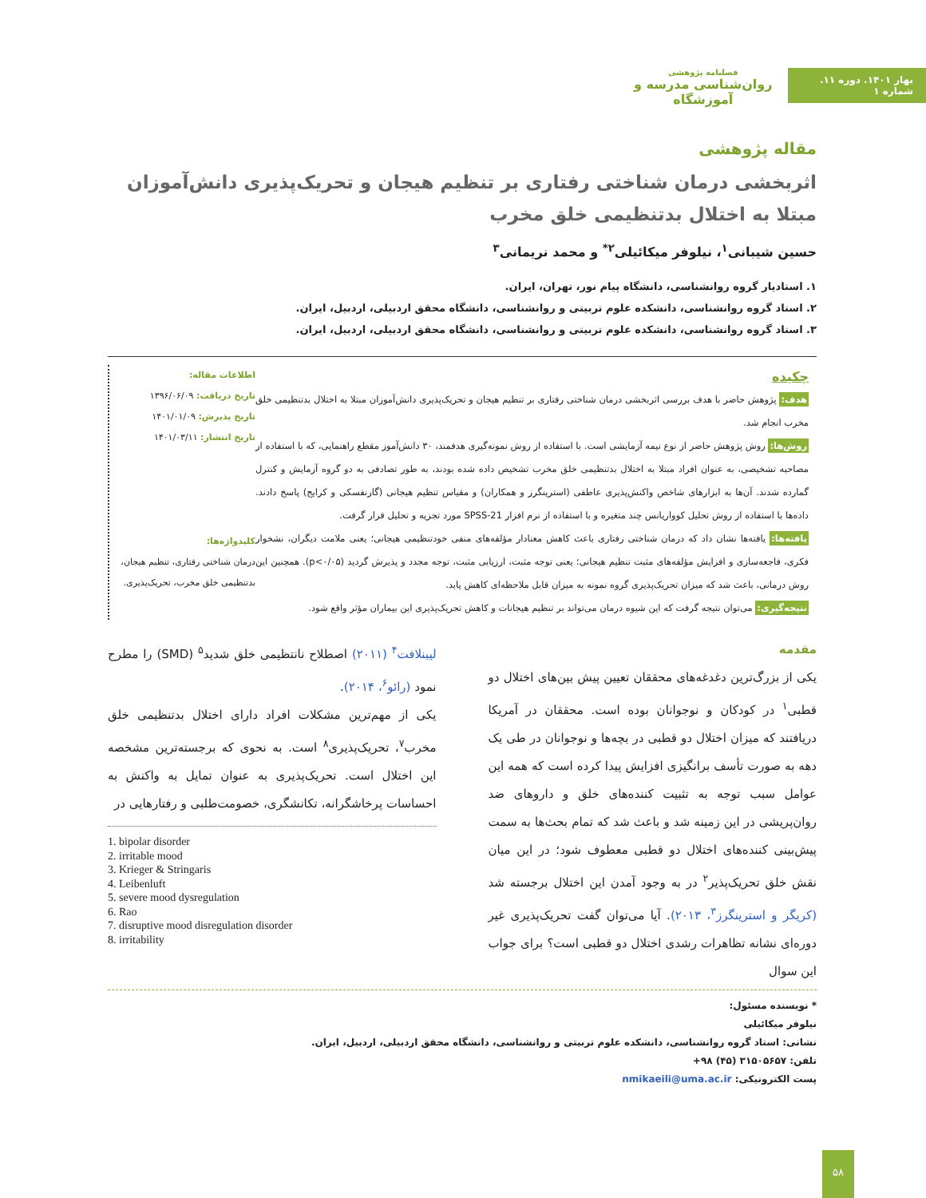بهار ۱۴۰۱. دوره ۱۱. شماره ۱
فصلنامه پژوهشی
روان‌شناسی مدرسه و آموزشگاه
مقاله پژوهشی
اثربخشی درمان شناختی رفتاری بر تنظیم هیجان و تحریک‌پذیری دانش‌آموزان مبتلا به اختلال بدتنظیمی خلق مخرب
حسین شیبانی<sup>۱</sup>، نیلوفر میکائیلی<sup>۲*</sup> و محمد نریمانی<sup>۳</sup>
۱. استادیار گروه روانشناسی، دانشگاه پیام نور، تهران، ایران.
۲. استاد گروه روانشناسی، دانشکده علوم تربیتی و روانشناسی، دانشگاه محقق اردبیلی، اردبیل، ایران.
۳. استاد گروه روانشناسی، دانشکده علوم تربیتی و روانشناسی، دانشگاه محقق اردبیلی، اردبیل، ایران.
چکیده
هدف: پژوهش حاضر با هدف بررسی اثربخشی درمان شناختی رفتاری بر تنظیم هیجان و تحریک‌پذیری دانش‌آموزان مبتلا به اختلال بدتنظیمی خلق مخرب انجام شد.
روش‌ها: روش پژوهش حاضر از نوع نیمه آزمایشی است. با استفاده از روش نمونه‌گیری هدفمند، ۳۰ دانش‌آموز مقطع راهنمایی، که با استفاده از مصاحبه تشخیصی، به عنوان افراد مبتلا به اختلال بدتنظیمی خلق مخرب تشخیص داده شده بودند، به طور تصادفی به دو گروه آزمایش و کنترل گمارده شدند. آن‌ها به ابزارهای شاخص واکنش‌پذیری عاطفی (استرینگرز و همکاران) و مقیاس تنظیم هیجانی (گارنفسکی و کرایج) پاسخ دادند. داده‌ها با استفاده از روش تحلیل کوواریانس چند متغیره و با استفاده از نرم افزار SPSS-21 مورد تجزیه و تحلیل قرار گرفت.
یافته‌ها: یافته‌ها نشان داد که درمان شناختی رفتاری باعث کاهش معنادار مؤلفه‌های منفی خودتنظیمی هیجانی؛ یعنی ملامت دیگران، نشخوار فکری، فاجعه‌سازی و افزایش مؤلفه‌های مثبت تنظیم هیجانی؛ یعنی توجه مثبت، ارزیابی مثبت، توجه مجدد و پذیرش گردید (p<۰/۰۵). همچنین این روش درمانی، باعث شد که میزان تحریک‌پذیری گروه نمونه به میزان قابل ملاحظه‌ای کاهش یابد.
نتیجه‌گیری: می‌توان نتیجه گرفت که این شیوه درمان می‌تواند بر تنظیم هیجانات و کاهش تحریک‌پذیری این بیماران مؤثر واقع شود.
اطلاعات مقاله:
تاریخ دریافت: ۱۳۹۶/۰۶/۰۹
تاریخ پذیرش: ۱۴۰۱/۰۱/۰۹
تاریخ انتشار: ۱۴۰۱/۰۳/۱۱
کلیدواژه‌ها:
درمان شناختی رفتاری، تنظیم هیجان، بدتنظیمی خلق مخرب، تحریک‌پذیری.
مقدمه
یکی از بزرگ‌ترین دغدغه‌های محققان تعیین پیش بین‌های اختلال دو قطبی<sup>۱</sup> در کودکان و نوجوانان بوده است. محققان در آمریکا دریافتند که میزان اختلال دو قطبی در بچه‌ها و نوجوانان در طی یک دهه به صورت تأسف برانگیزی افزایش پیدا کرده است که همه این عوامل سبب توجه به تثبیت کننده‌های خلق و داروهای ضد روان‌پریشی در این زمینه شد و باعث شد که تمام بحث‌ها به سمت پیش‌بینی کننده‌های اختلال دو قطبی معطوف شود؛ در این میان نقش خلق تحریک‌پذیر<sup>۲</sup> در به وجود آمدن این اختلال برجسته شد (کریگر و استرینگرز<sup>۳</sup>، ۲۰۱۳). آیا می‌توان گفت تحریک‌پذیری غیر دوره‌ای نشانه تظاهرات رشدی اختلال دو قطبی است؟ برای جواب این سوال
لیبنلافت<sup>۴</sup> (۲۰۱۱) اصطلاح نانتظیمی خلق شدید<sup>۵</sup> (SMD) را مطرح نمود (رائو<sup>۶</sup>، ۲۰۱۴).
یکی از مهم‌ترین مشکلات افراد دارای اختلال بدتنظیمی خلق مخرب<sup>۷</sup>، تحریک‌پذیری<sup>۸</sup> است. به نحوی که برجسته‌ترین مشخصه این اختلال است. تحریک‌پذیری به عنوان تمایل به واکنش به احساسات پرخاشگرانه، تکانشگری، خصومت‌طلبی و رفتارهایی در
1. bipolar disorder
2. irritable mood
3. Krieger & Stringaris
4. Leibenluft
5. severe mood dysregulation
6. Rao
7. disruptive mood disregulation disorder
8. irritability
* نویسنده مسئول:
نیلوفر میکائیلی
نشانی: استاد گروه روانشناسی، دانشکده علوم تربیتی و روانشناسی، دانشگاه محقق اردبیلی، اردبیل، ایران.
تلفن: ۳۱۵۰۵۶۵۷ (۴۵) ۹۸+
پست الکترونیکی: nmikaeili@uma.ac.ir
۵۸